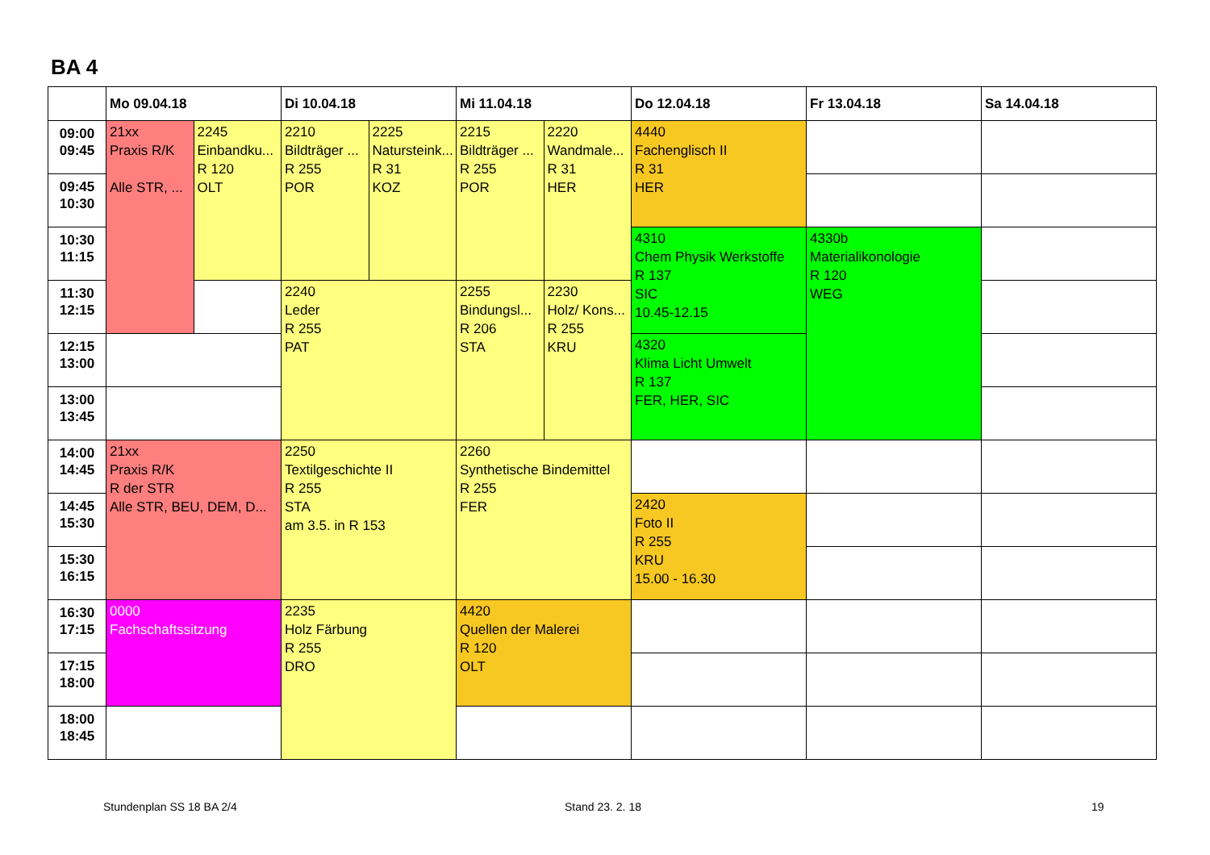BA 4
| | Mo 09.04.18 | | Di 10.04.18 | | Mi 11.04.18 | | Do 12.04.18 | Fr 13.04.18 | Sa 14.04.18 |
| --- | --- | --- | --- | --- | --- | --- | --- | --- | --- |
| 09:00 09:45 | 21xx Praxis R/K Alle STR, ... | 2245 Einbandku... R 120 OLT | 2210 Bildträger ... R 255 POR | 2225 Natursteink... R 31 KOZ | 2215 Bildträger ... R 255 POR | 2220 Wandmale... R 31 HER | 4440 Fachenglisch II R 31 HER | | |
| 09:45 10:30 | | | | | | | | | |
| 10:30 11:15 | | | | | | | 4310 Chem Physik Werkstoffe R 137 SIC 10.45-12.15 | 4330b Materialikonologie R 120 WEG | |
| 11:30 12:15 | | | 2240 Leder R 255 PAT | | 2255 Bindungsl... R 206 STA | 2230 Holz/ Kons... R 255 KRU | | | |
| 12:15 13:00 | | | | | | | 4320 Klima Licht Umwelt R 137 FER, HER, SIC | | |
| 13:00 13:45 | | | | | | | | | |
| 14:00 14:45 | 21xx Praxis R/K R der STR Alle STR, BEU, DEM, D... | | 2250 Textilgeschichte II R 255 STA am 3.5. in R 153 | | 2260 Synthetische Bindemittel R 255 FER | | | | |
| 14:45 15:30 | | | | | | | 2420 Foto II R 255 KRU 15.00 - 16.30 | | |
| 15:30 16:15 | | | | | | | | | |
| 16:30 17:15 | 0000 Fachschaftssitzung | | 2235 Holz Färbung R 255 DRO | | 4420 Quellen der Malerei R 120 OLT | | | | |
| 17:15 18:00 | | | | | | | | | |
| 18:00 18:45 | | | | | | | | | |
Stundenplan SS 18 BA 2/4 Stand 23. 2. 18 19